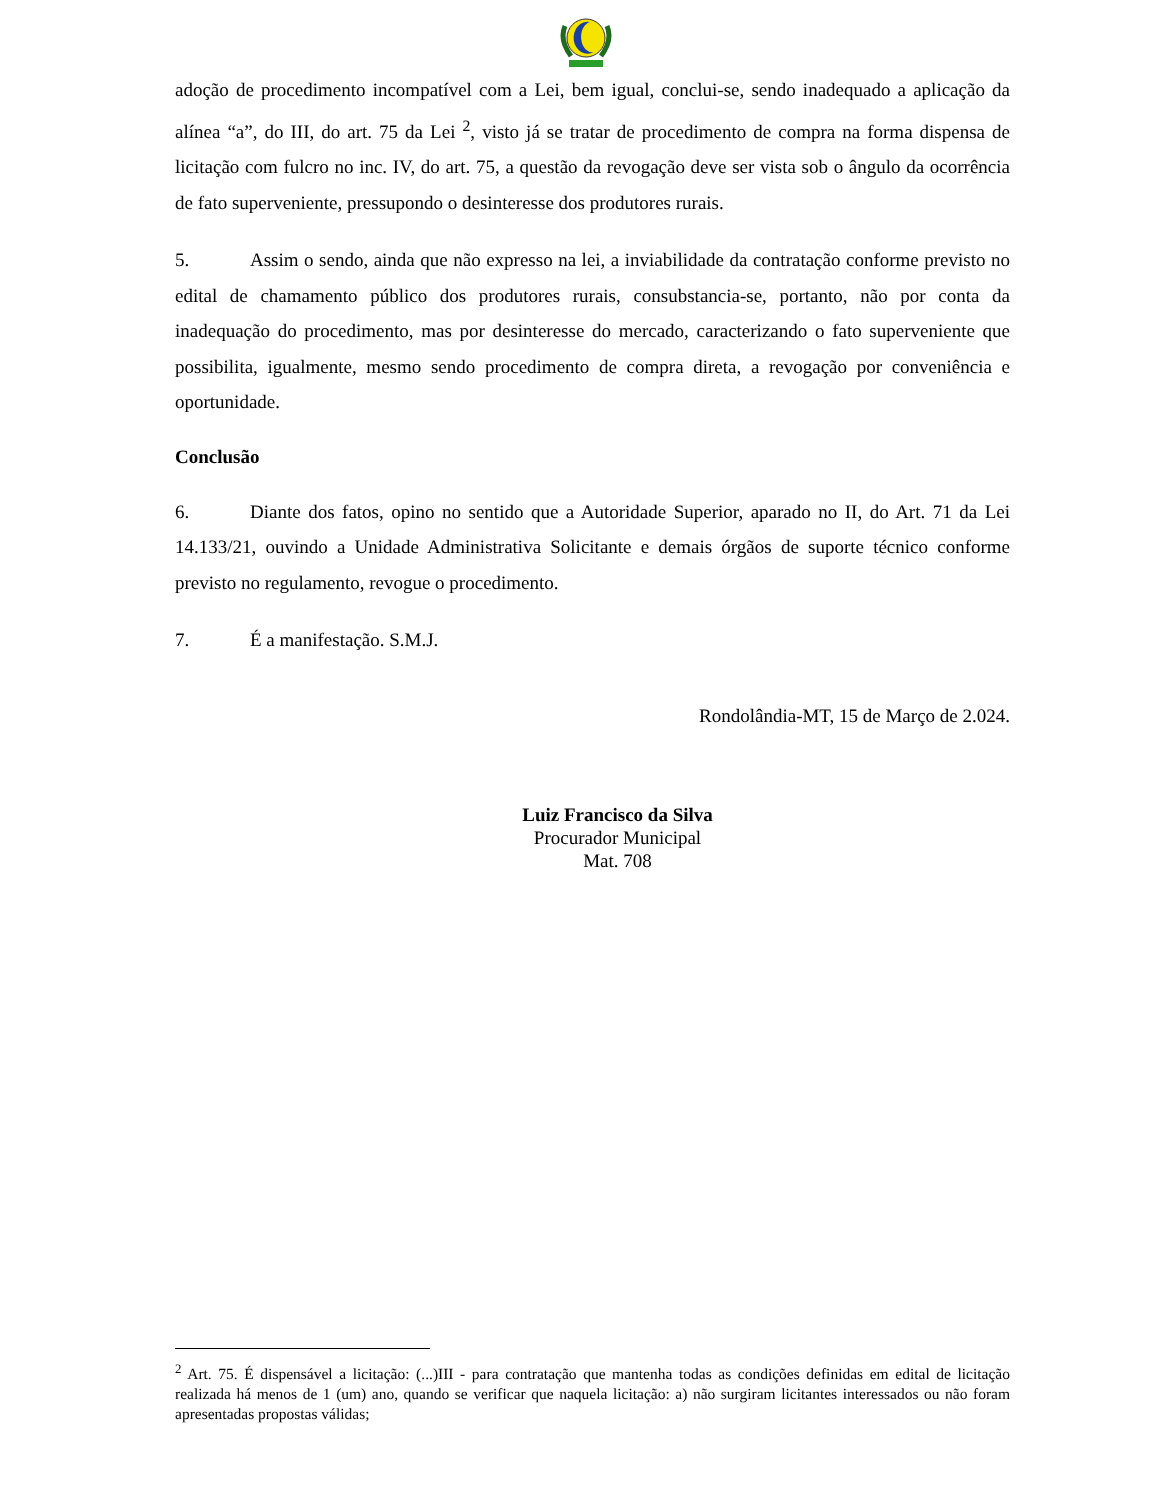adoção de procedimento incompatível com a Lei, bem igual, conclui-se, sendo inadequado a aplicação da alínea “a”, do III, do art. 75 da Lei <sup>2</sup>, visto já se tratar de procedimento de compra na forma dispensa de licitação com fulcro no inc. IV, do art. 75, a questão da revogação deve ser vista sob o ângulo da ocorrência de fato superveniente, pressupondo o desinteresse dos produtores rurais.
5. Assim o sendo, ainda que não expresso na lei, a inviabilidade da contratação conforme previsto no edital de chamamento público dos produtores rurais, consubstancia-se, portanto, não por conta da inadequação do procedimento, mas por desinteresse do mercado, caracterizando o fato superveniente que possibilita, igualmente, mesmo sendo procedimento de compra direta, a revogação por conveniência e oportunidade.
Conclusão
6. Diante dos fatos, opino no sentido que a Autoridade Superior, aparado no II, do Art. 71 da Lei 14.133/21, ouvindo a Unidade Administrativa Solicitante e demais órgãos de suporte técnico conforme previsto no regulamento, revogue o procedimento.
7. É a manifestação. S.M.J.
Rondolândia-MT, 15 de Março de 2.024.
Luiz Francisco da Silva
Procurador Municipal
Mat. 708
<sup>2</sup> Art. 75. É dispensável a licitação: (...)III - para contratação que mantenha todas as condições definidas em edital de licitação realizada há menos de 1 (um) ano, quando se verificar que naquela licitação: a) não surgiram licitantes interessados ou não foram apresentadas propostas válidas;